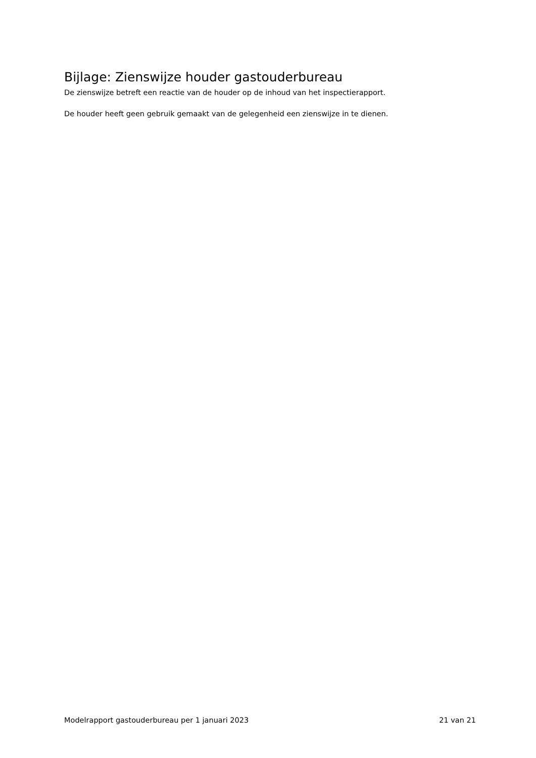Bijlage: Zienswijze houder gastouderbureau
De zienswijze betreft een reactie van de houder op de inhoud van het inspectierapport.
De houder heeft geen gebruik gemaakt van de gelegenheid een zienswijze in te dienen.
Modelrapport gastouderbureau per 1 januari 2023 21 van 21